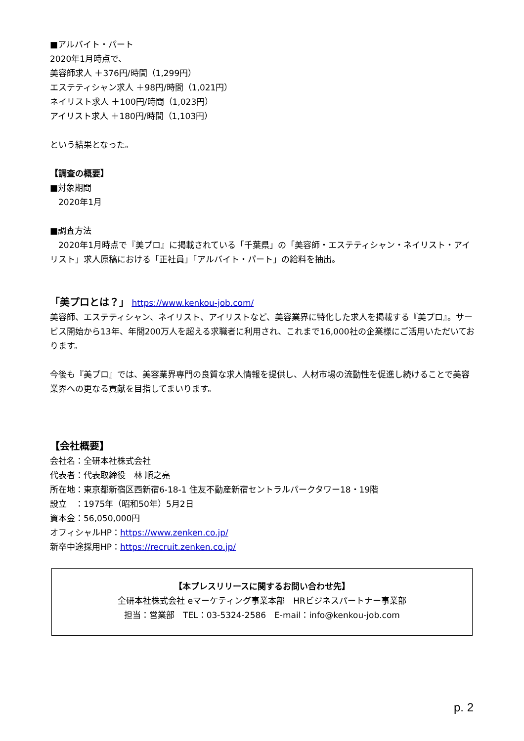■アルバイト・パート
2020年1月時点で、
美容師求人 ＋376円/時間（1,299円）
エステティシャン求人 ＋98円/時間（1,021円）
ネイリスト求人 ＋100円/時間（1,023円）
アイリスト求人 ＋180円/時間（1,103円）
という結果となった。
【調査の概要】
■対象期間
　2020年1月
■調査方法
　2020年1月時点で『美プロ』に掲載されている「千葉県」の「美容師・エステティシャン・ネイリスト・アイリスト」求人原稿における「正社員」「アルバイト・パート」の給料を抽出。
「美プロとは？」 https://www.kenkou-job.com/
美容師、エステティシャン、ネイリスト、アイリストなど、美容業界に特化した求人を掲載する『美プロ』。サービス開始から13年、年間200万人を超える求職者に利用され、これまで16,000社の企業様にご活用いただいております。
今後も『美プロ』では、美容業界専門の良質な求人情報を提供し、人材市場の流動性を促進し続けることで美容業界への更なる貢献を目指してまいります。
【会社概要】
会社名：全研本社株式会社
代表者：代表取締役　林 順之亮
所在地：東京都新宿区西新宿6-18-1 住友不動産新宿セントラルパークタワー18・19階
設立　：1975年（昭和50年）5月2日
資本金：56,050,000円
オフィシャルHP：https://www.zenken.co.jp/
新卒中途採用HP：https://recruit.zenken.co.jp/
【本プレスリリースに関するお問い合わせ先】
全研本社株式会社 eマーケティング事業本部　HRビジネスパートナー事業部
担当：営業部　TEL：03-5324-2586　E-mail：info@kenkou-job.com
p. 2